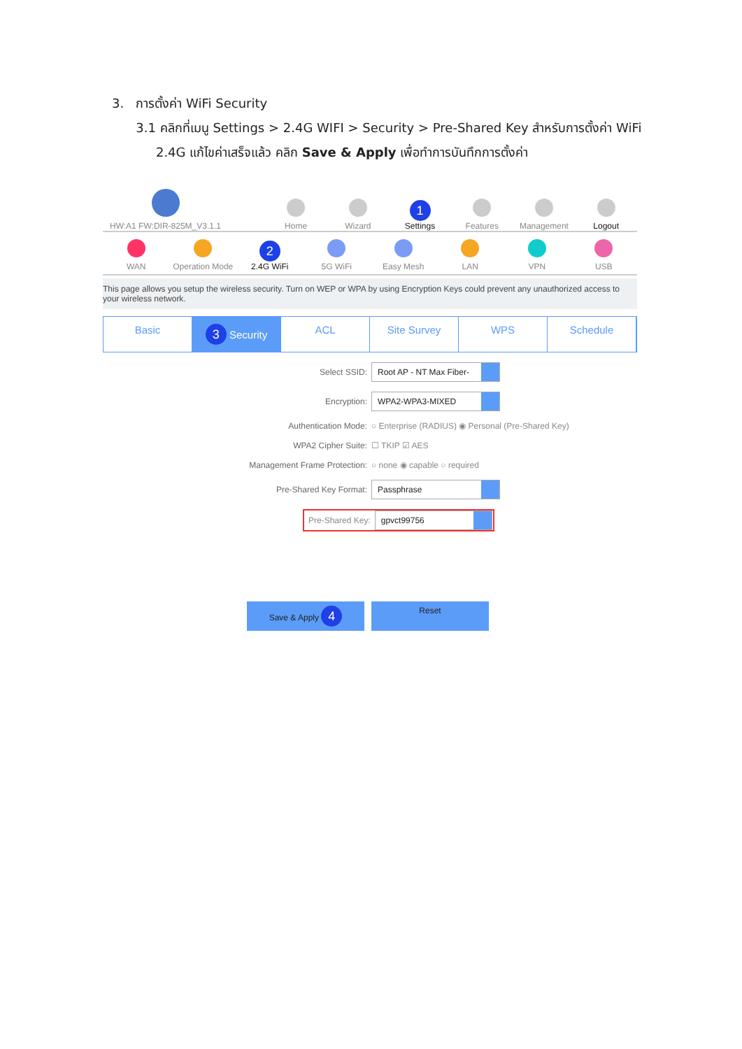3. การตั้งค่า WiFi Security
3.1 คลิกที่เมนู Settings > 2.4G WIFI > Security > Pre-Shared Key สำหรับการตั้งค่า WiFi
2.4G แก้ไขค่าเสร็จแล้ว คลิก Save & Apply เพื่อทำการบันทึกการตั้งค่า
HW:A1 FW:DIR-825M_V3.1.1
Home
Wizard
1
Settings
Features
Management
Logout
WAN
Operation Mode
2
2.4G WiFi
5G WiFi
Easy Mesh
LAN
VPN
USB
This page allows you setup the wireless security. Turn on WEP or WPA by using Encryption Keys could prevent any unauthorized access to your wireless network.
Basic
3 Security ACL Site Survey WPS Schedule
Select SSID: Root AP - NT Max Fiber-
Encryption: WPA2-WPA3-MIXED
Authentication Mode: ○ Enterprise (RADIUS) ◉ Personal (Pre-Shared Key)
WPA2 Cipher Suite: ☐ TKIP ☑ AES
Management Frame Protection: ○ none ◉ capable ○ required
Pre-Shared Key Format: Passphrase
Pre-Shared Key: gpvct99756
Save & Apply 4
Reset